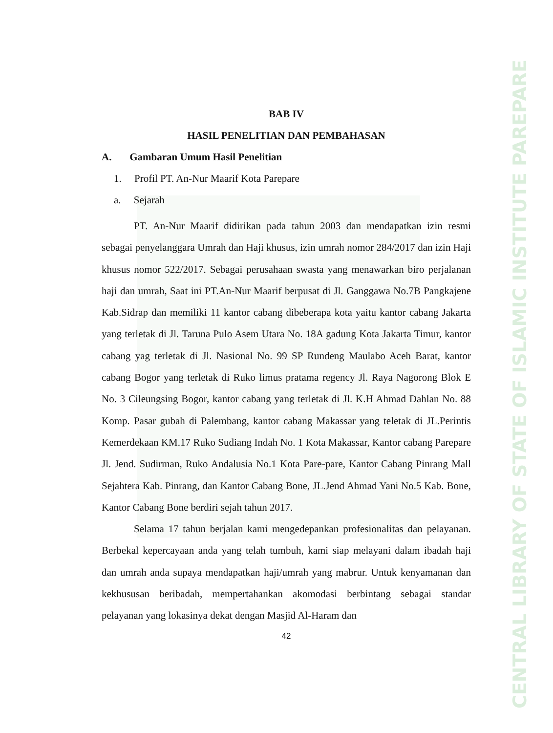CENTRAL LIBRARY OF STATE OF ISLAMIC INSTITUTE PAREPARE
BAB IV
HASIL PENELITIAN DAN PEMBAHASAN
A. Gambaran Umum Hasil Penelitian
1. Profil PT. An-Nur Maarif Kota Parepare
a. Sejarah
PT. An-Nur Maarif didirikan pada tahun 2003 dan mendapatkan izin resmi sebagai penyelanggara Umrah dan Haji khusus, izin umrah nomor 284/2017 dan izin Haji khusus nomor 522/2017. Sebagai perusahaan swasta yang menawarkan biro perjalanan haji dan umrah, Saat ini PT.An-Nur Maarif berpusat di Jl. Ganggawa No.7B Pangkajene Kab.Sidrap dan memiliki 11 kantor cabang dibeberapa kota yaitu kantor cabang Jakarta yang terletak di Jl. Taruna Pulo Asem Utara No. 18A gadung Kota Jakarta Timur, kantor cabang yag terletak di Jl. Nasional No. 99 SP Rundeng Maulabo Aceh Barat, kantor cabang Bogor yang terletak di Ruko limus pratama regency Jl. Raya Nagorong Blok E No. 3 Cileungsing Bogor, kantor cabang yang terletak di Jl. K.H Ahmad Dahlan No. 88 Komp. Pasar gubah di Palembang, kantor cabang Makassar yang teletak di JL.Perintis Kemerdekaan KM.17 Ruko Sudiang Indah No. 1 Kota Makassar, Kantor cabang Parepare Jl. Jend. Sudirman, Ruko Andalusia No.1 Kota Pare-pare, Kantor Cabang Pinrang Mall Sejahtera Kab. Pinrang, dan Kantor Cabang Bone, JL.Jend Ahmad Yani No.5 Kab. Bone, Kantor Cabang Bone berdiri sejah tahun 2017.
Selama 17 tahun berjalan kami mengedepankan profesionalitas dan pelayanan. Berbekal kepercayaan anda yang telah tumbuh, kami siap melayani dalam ibadah haji dan umrah anda supaya mendapatkan haji/umrah yang mabrur. Untuk kenyamanan dan kekhususan beribadah, mempertahankan akomodasi berbintang sebagai standar pelayanan yang lokasinya dekat dengan Masjid Al-Haram dan
42